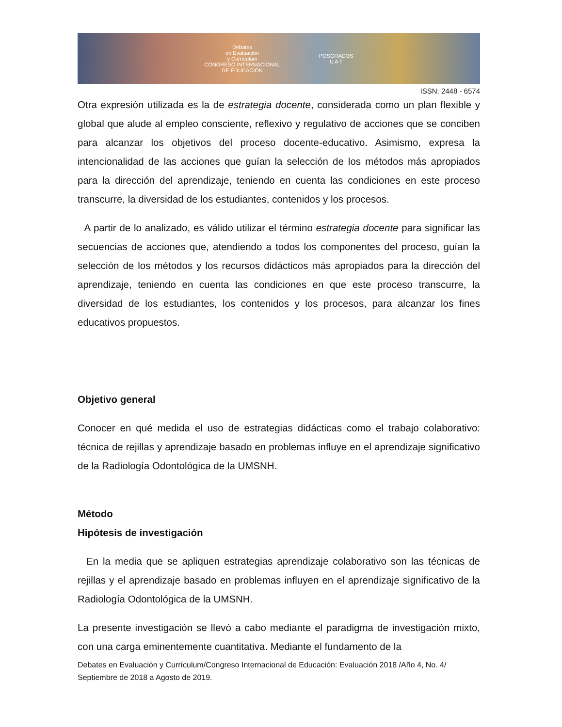Debates
en Evaluación
y Currículum
CONGRESO INTERNACIONAL
DE EDUCACIÓN POSGRADOS
U A T
ISSN: 2448 - 6574
Otra expresión utilizada es la de estrategia docente, considerada como un plan flexible y global que alude al empleo consciente, reflexivo y regulativo de acciones que se conciben para alcanzar los objetivos del proceso docente-educativo. Asimismo, expresa la intencionalidad de las acciones que guían la selección de los métodos más apropiados para la dirección del aprendizaje, teniendo en cuenta las condiciones en este proceso transcurre, la diversidad de los estudiantes, contenidos y los procesos.
A partir de lo analizado, es válido utilizar el término estrategia docente para significar las secuencias de acciones que, atendiendo a todos los componentes del proceso, guían la selección de los métodos y los recursos didácticos más apropiados para la dirección del aprendizaje, teniendo en cuenta las condiciones en que este proceso transcurre, la diversidad de los estudiantes, los contenidos y los procesos, para alcanzar los fines educativos propuestos.
Objetivo general
Conocer en qué medida el uso de estrategias didácticas como el trabajo colaborativo: técnica de rejillas y aprendizaje basado en problemas influye en el aprendizaje significativo de la Radiología Odontológica de la UMSNH.
Método
Hipótesis de investigación
En la media que se apliquen estrategias aprendizaje colaborativo son las técnicas de rejillas y el aprendizaje basado en problemas influyen en el aprendizaje significativo de la Radiología Odontológica de la UMSNH.
La presente investigación se llevó a cabo mediante el paradigma de investigación mixto, con una carga eminentemente cuantitativa. Mediante el fundamento de la
Debates en Evaluación y Currículum/Congreso Internacional de Educación: Evaluación 2018 /Año 4, No. 4/ Septiembre de 2018 a Agosto de 2019.